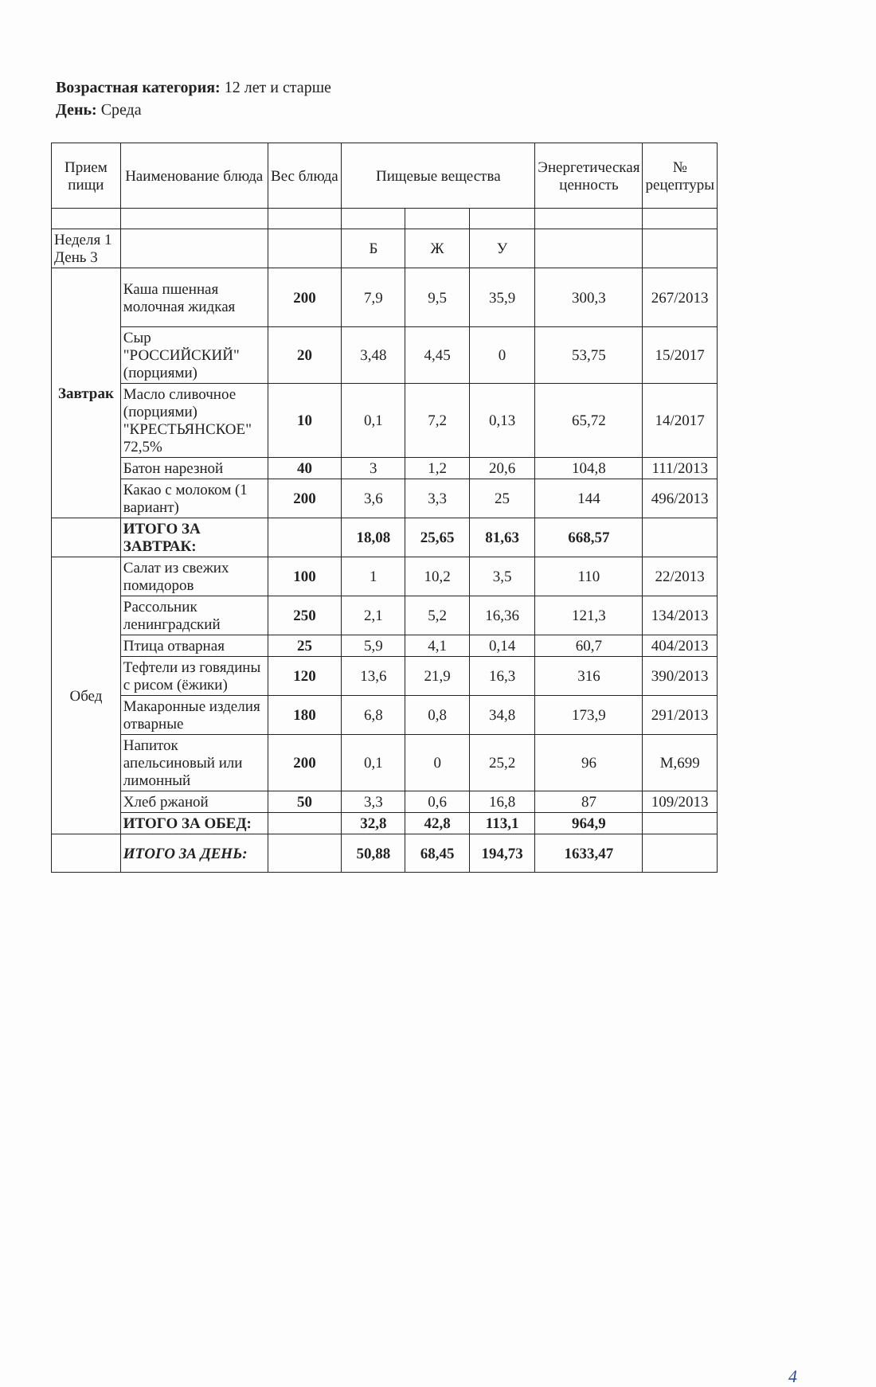Возрастная категория: 12 лет и старше
День: Среда
| Прием пищи | Наименование блюда | Вес блюда | Пищевые вещества | | | Энергетическая ценность | № рецептуры |
| --- | --- | --- | --- | --- | --- | --- | --- |
| Неделя 1 День 3 | | | Б | Ж | У | | |
| Завтрак | Каша пшенная молочная жидкая | 200 | 7,9 | 9,5 | 35,9 | 300,3 | 267/2013 |
| | Сыр "РОССИЙСКИЙ" (порциями) | 20 | 3,48 | 4,45 | 0 | 53,75 | 15/2017 |
| | Масло сливочное (порциями) "КРЕСТЬЯНСКОЕ" 72,5% | 10 | 0,1 | 7,2 | 0,13 | 65,72 | 14/2017 |
| | Батон нарезной | 40 | 3 | 1,2 | 20,6 | 104,8 | 111/2013 |
| | Какао с молоком (1 вариант) | 200 | 3,6 | 3,3 | 25 | 144 | 496/2013 |
| | ИТОГО ЗА ЗАВТРАК: | | 18,08 | 25,65 | 81,63 | 668,57 | |
| Обед | Салат из свежих помидоров | 100 | 1 | 10,2 | 3,5 | 110 | 22/2013 |
| | Рассольник ленинградский | 250 | 2,1 | 5,2 | 16,36 | 121,3 | 134/2013 |
| | Птица отварная | 25 | 5,9 | 4,1 | 0,14 | 60,7 | 404/2013 |
| | Тефтели из говядины с рисом (ёжики) | 120 | 13,6 | 21,9 | 16,3 | 316 | 390/2013 |
| | Макаронные изделия отварные | 180 | 6,8 | 0,8 | 34,8 | 173,9 | 291/2013 |
| | Напиток апельсиновый или лимонный | 200 | 0,1 | 0 | 25,2 | 96 | М,699 |
| | Хлеб ржаной | 50 | 3,3 | 0,6 | 16,8 | 87 | 109/2013 |
| | ИТОГО ЗА ОБЕД: | | 32,8 | 42,8 | 113,1 | 964,9 | |
| | ИТОГО ЗА ДЕНЬ: | | 50,88 | 68,45 | 194,73 | 1633,47 | |
4